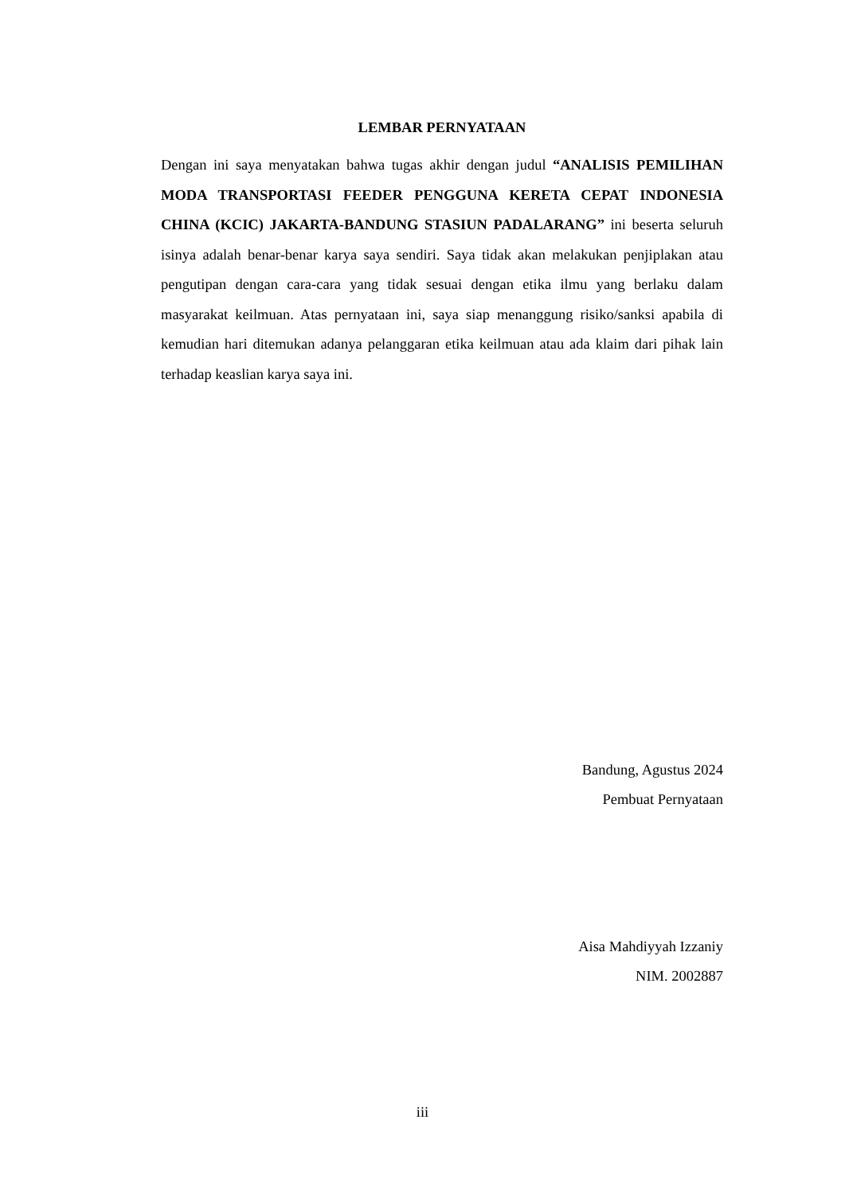LEMBAR PERNYATAAN
Dengan ini saya menyatakan bahwa tugas akhir dengan judul “ANALISIS PEMILIHAN MODA TRANSPORTASI FEEDER PENGGUNA KERETA CEPAT INDONESIA CHINA (KCIC) JAKARTA-BANDUNG STASIUN PADALARANG” ini beserta seluruh isinya adalah benar-benar karya saya sendiri. Saya tidak akan melakukan penjiplakan atau pengutipan dengan cara-cara yang tidak sesuai dengan etika ilmu yang berlaku dalam masyarakat keilmuan. Atas pernyataan ini, saya siap menanggung risiko/sanksi apabila di kemudian hari ditemukan adanya pelanggaran etika keilmuan atau ada klaim dari pihak lain terhadap keaslian karya saya ini.
Bandung, Agustus 2024
Pembuat Pernyataan
Aisa Mahdiyyah Izzaniy
NIM. 2002887
iii